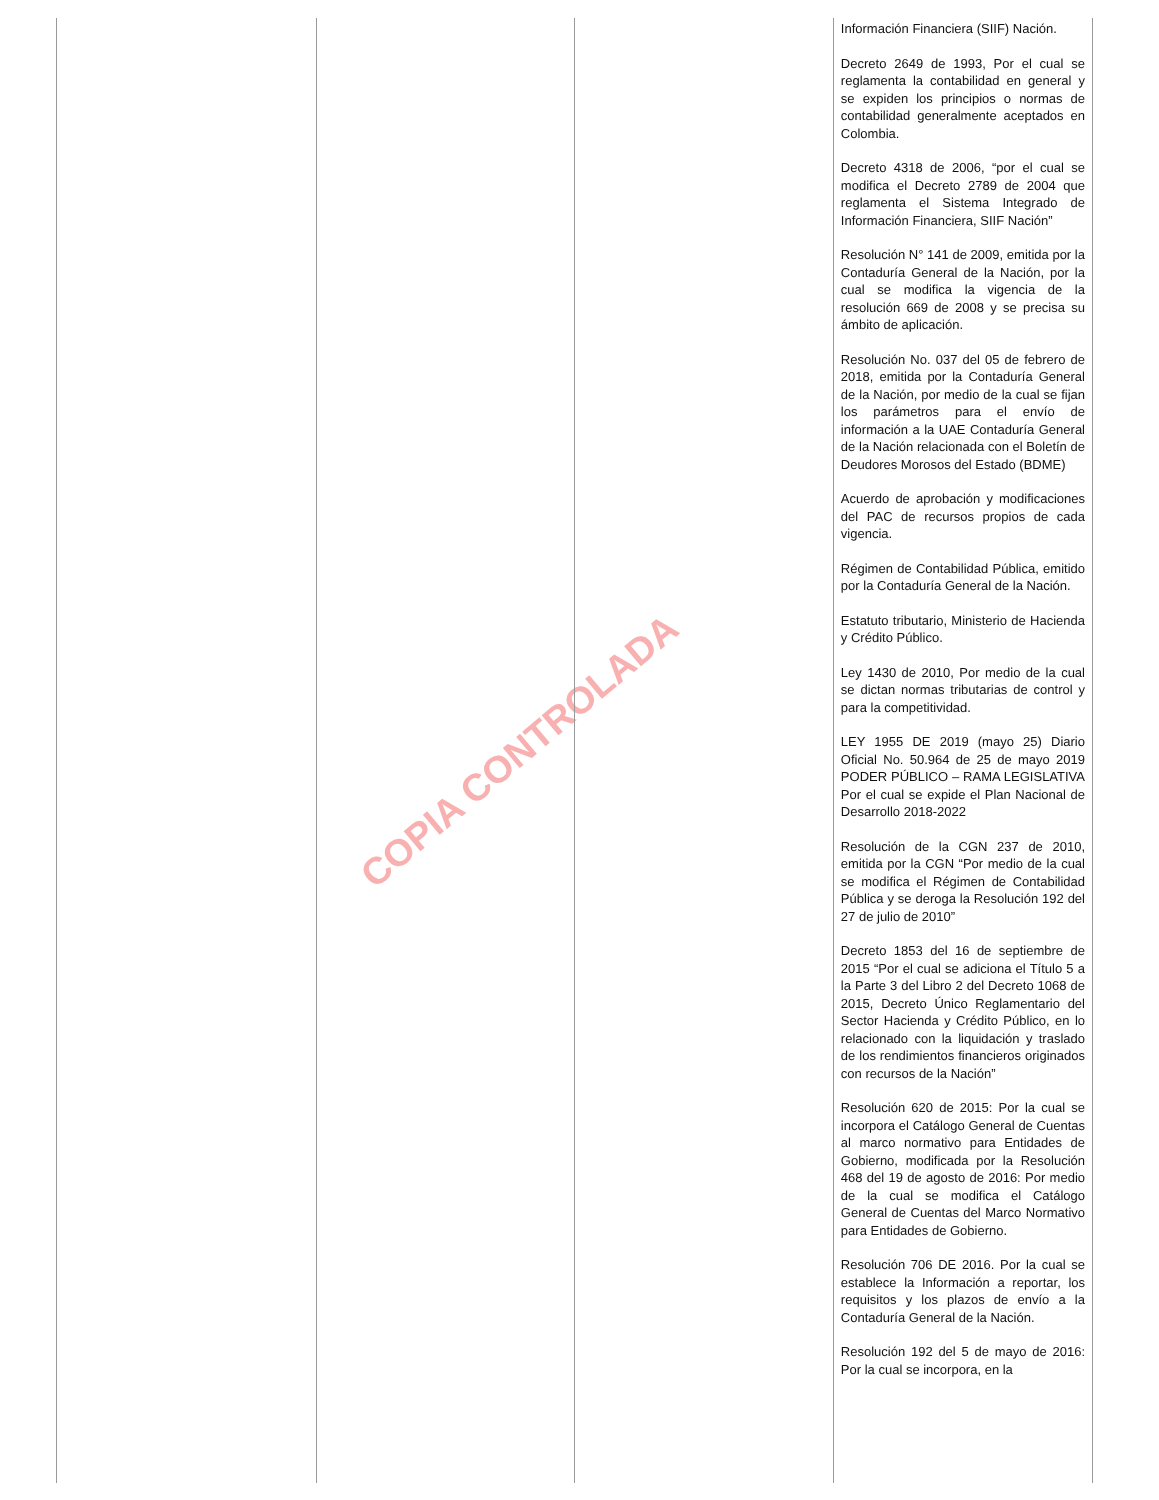COPIA CONTROLADA
| | | | Información Financiera (SIIF) Nación. Decreto 2649 de 1993, Por el cual se reglamenta la contabilidad en general y se expiden los principios o normas de contabilidad generalmente aceptados en Colombia. Decreto 4318 de 2006, “por el cual se modifica el Decreto 2789 de 2004 que reglamenta el Sistema Integrado de Información Financiera, SIIF Nación” Resolución N° 141 de 2009, emitida por la Contaduría General de la Nación, por la cual se modifica la vigencia de la resolución 669 de 2008 y se precisa su ámbito de aplicación. Resolución No. 037 del 05 de febrero de 2018, emitida por la Contaduría General de la Nación, por medio de la cual se fijan los parámetros para el envío de información a la UAE Contaduría General de la Nación relacionada con el Boletín de Deudores Morosos del Estado (BDME) Acuerdo de aprobación y modificaciones del PAC de recursos propios de cada vigencia. Régimen de Contabilidad Pública, emitido por la Contaduría General de la Nación. Estatuto tributario, Ministerio de Hacienda y Crédito Público. Ley 1430 de 2010, Por medio de la cual se dictan normas tributarias de control y para la competitividad. LEY 1955 DE 2019 (mayo 25) Diario Oficial No. 50.964 de 25 de mayo 2019 PODER PÚBLICO – RAMA LEGISLATIVA Por el cual se expide el Plan Nacional de Desarrollo 2018-2022 Resolución de la CGN 237 de 2010, emitida por la CGN “Por medio de la cual se modifica el Régimen de Contabilidad Pública y se deroga la Resolución 192 del 27 de julio de 2010” Decreto 1853 del 16 de septiembre de 2015 “Por el cual se adiciona el Título 5 a la Parte 3 del Libro 2 del Decreto 1068 de 2015, Decreto Único Reglamentario del Sector Hacienda y Crédito Público, en lo relacionado con la liquidación y traslado de los rendimientos financieros originados con recursos de la Nación” Resolución 620 de 2015: Por la cual se incorpora el Catálogo General de Cuentas al marco normativo para Entidades de Gobierno, modificada por la Resolución 468 del 19 de agosto de 2016: Por medio de la cual se modifica el Catálogo General de Cuentas del Marco Normativo para Entidades de Gobierno. Resolución 706 DE 2016. Por la cual se establece la Información a reportar, los requisitos y los plazos de envío a la Contaduría General de la Nación. Resolución 192 del 5 de mayo de 2016: Por la cual se incorpora, en la |